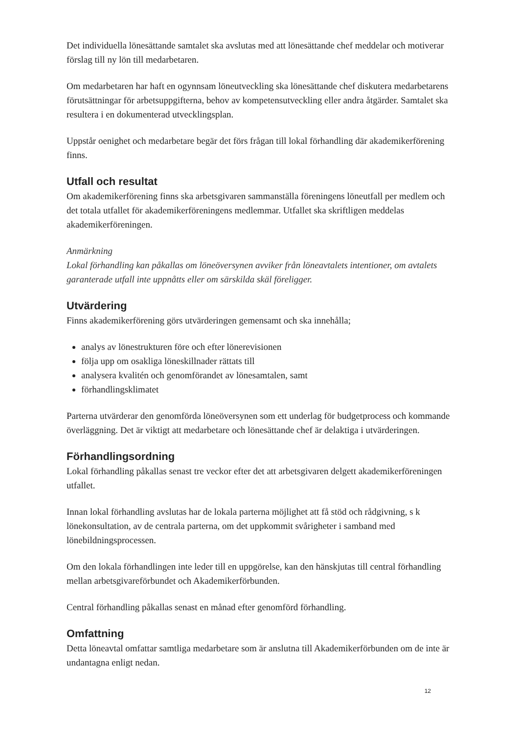Det individuella lönesättande samtalet ska avslutas med att lönesättande chef meddelar och motiverar förslag till ny lön till medarbetaren.
Om medarbetaren har haft en ogynnsam löneutveckling ska lönesättande chef diskutera medarbetarens förutsättningar för arbetsuppgifterna, behov av kompetensutveckling eller andra åtgärder. Samtalet ska resultera i en dokumenterad utvecklingsplan.
Uppstår oenighet och medarbetare begär det förs frågan till lokal förhandling där akademikerförening finns.
Utfall och resultat
Om akademikerförening finns ska arbetsgivaren sammanställa föreningens löneutfall per medlem och det totala utfallet för akademikerföreningens medlemmar. Utfallet ska skriftligen meddelas akademikerföreningen.
Anmärkning
Lokal förhandling kan påkallas om löneöversynen avviker från löneavtalets intentioner, om avtalets garanterade utfall inte uppnåtts eller om särskilda skäl föreligger.
Utvärdering
Finns akademikerförening görs utvärderingen gemensamt och ska innehålla;
analys av lönestrukturen före och efter lönerevisionen
följa upp om osakliga löneskillnader rättats till
analysera kvalitén och genomförandet av lönesamtalen, samt
förhandlingsklimatet
Parterna utvärderar den genomförda löneöversynen som ett underlag för budgetprocess och kommande överläggning. Det är viktigt att medarbetare och lönesättande chef är delaktiga i utvärderingen.
Förhandlingsordning
Lokal förhandling påkallas senast tre veckor efter det att arbetsgivaren delgett akademikerföreningen utfallet.
Innan lokal förhandling avslutas har de lokala parterna möjlighet att få stöd och rådgivning, s k lönekonsultation, av de centrala parterna, om det uppkommit svårigheter i samband med lönebildningsprocessen.
Om den lokala förhandlingen inte leder till en uppgörelse, kan den hänskjutas till central förhandling mellan arbetsgivareförbundet och Akademikerförbunden.
Central förhandling påkallas senast en månad efter genomförd förhandling.
Omfattning
Detta löneavtal omfattar samtliga medarbetare som är anslutna till Akademikerförbunden om de inte är undantagna enligt nedan.
12